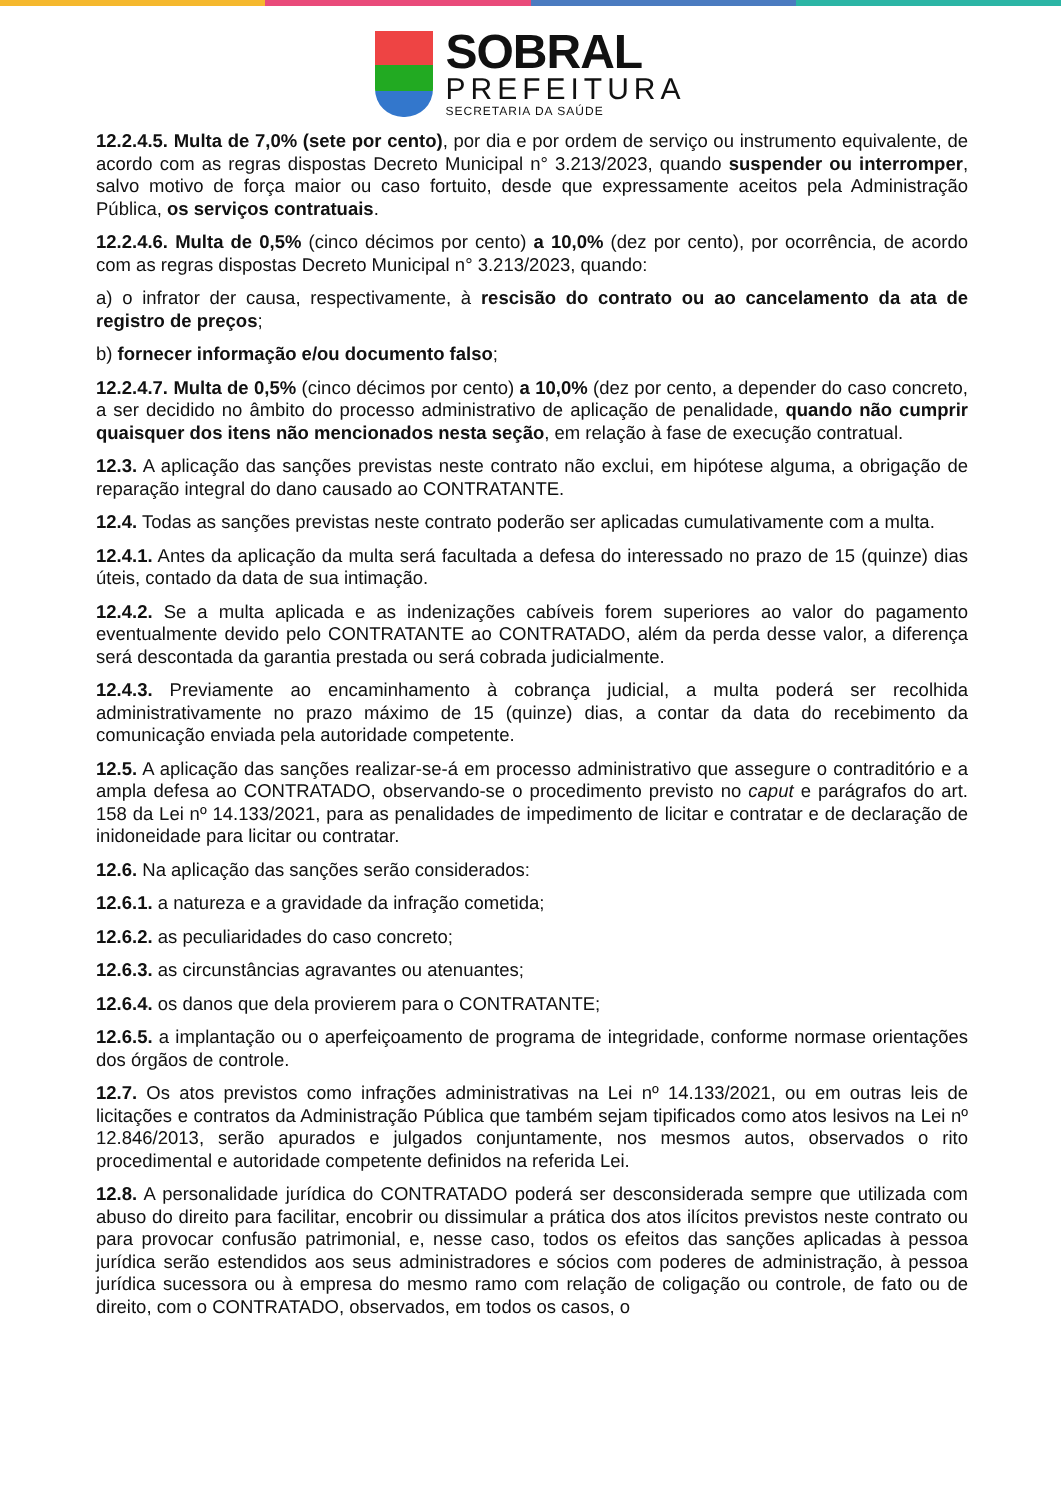SOBRAL
PREFEITURA
SECRETARIA DA SAÚDE
12.2.4.5. Multa de 7,0% (sete por cento), por dia e por ordem de serviço ou instrumento equivalente, de acordo com as regras dispostas Decreto Municipal n° 3.213/2023, quando suspender ou interromper, salvo motivo de força maior ou caso fortuito, desde que expressamente aceitos pela Administração Pública, os serviços contratuais.
12.2.4.6. Multa de 0,5% (cinco décimos por cento) a 10,0% (dez por cento), por ocorrência, de acordo com as regras dispostas Decreto Municipal n° 3.213/2023, quando:
a) o infrator der causa, respectivamente, à rescisão do contrato ou ao cancelamento da ata de registro de preços;
b) fornecer informação e/ou documento falso;
12.2.4.7. Multa de 0,5% (cinco décimos por cento) a 10,0% (dez por cento, a depender do caso concreto, a ser decidido no âmbito do processo administrativo de aplicação de penalidade, quando não cumprir quaisquer dos itens não mencionados nesta seção, em relação à fase de execução contratual.
12.3. A aplicação das sanções previstas neste contrato não exclui, em hipótese alguma, a obrigação de reparação integral do dano causado ao CONTRATANTE.
12.4. Todas as sanções previstas neste contrato poderão ser aplicadas cumulativamente com a multa.
12.4.1. Antes da aplicação da multa será facultada a defesa do interessado no prazo de 15 (quinze) dias úteis, contado da data de sua intimação.
12.4.2. Se a multa aplicada e as indenizações cabíveis forem superiores ao valor do pagamento eventualmente devido pelo CONTRATANTE ao CONTRATADO, além da perda desse valor, a diferença será descontada da garantia prestada ou será cobrada judicialmente.
12.4.3. Previamente ao encaminhamento à cobrança judicial, a multa poderá ser recolhida administrativamente no prazo máximo de 15 (quinze) dias, a contar da data do recebimento da comunicação enviada pela autoridade competente.
12.5. A aplicação das sanções realizar-se-á em processo administrativo que assegure o contraditório e a ampla defesa ao CONTRATADO, observando-se o procedimento previsto no caput e parágrafos do art. 158 da Lei nº 14.133/2021, para as penalidades de impedimento de licitar e contratar e de declaração de inidoneidade para licitar ou contratar.
12.6. Na aplicação das sanções serão considerados:
12.6.1. a natureza e a gravidade da infração cometida;
12.6.2. as peculiaridades do caso concreto;
12.6.3. as circunstâncias agravantes ou atenuantes;
12.6.4. os danos que dela provierem para o CONTRATANTE;
12.6.5. a implantação ou o aperfeiçoamento de programa de integridade, conforme normase orientações dos órgãos de controle.
12.7. Os atos previstos como infrações administrativas na Lei nº 14.133/2021, ou em outras leis de licitações e contratos da Administração Pública que também sejam tipificados como atos lesivos na Lei nº 12.846/2013, serão apurados e julgados conjuntamente, nos mesmos autos, observados o rito procedimental e autoridade competente definidos na referida Lei.
12.8. A personalidade jurídica do CONTRATADO poderá ser desconsiderada sempre que utilizada com abuso do direito para facilitar, encobrir ou dissimular a prática dos atos ilícitos previstos neste contrato ou para provocar confusão patrimonial, e, nesse caso, todos os efeitos das sanções aplicadas à pessoa jurídica serão estendidos aos seus administradores e sócios com poderes de administração, à pessoa jurídica sucessora ou à empresa do mesmo ramo com relação de coligação ou controle, de fato ou de direito, com o CONTRATADO, observados, em todos os casos, o